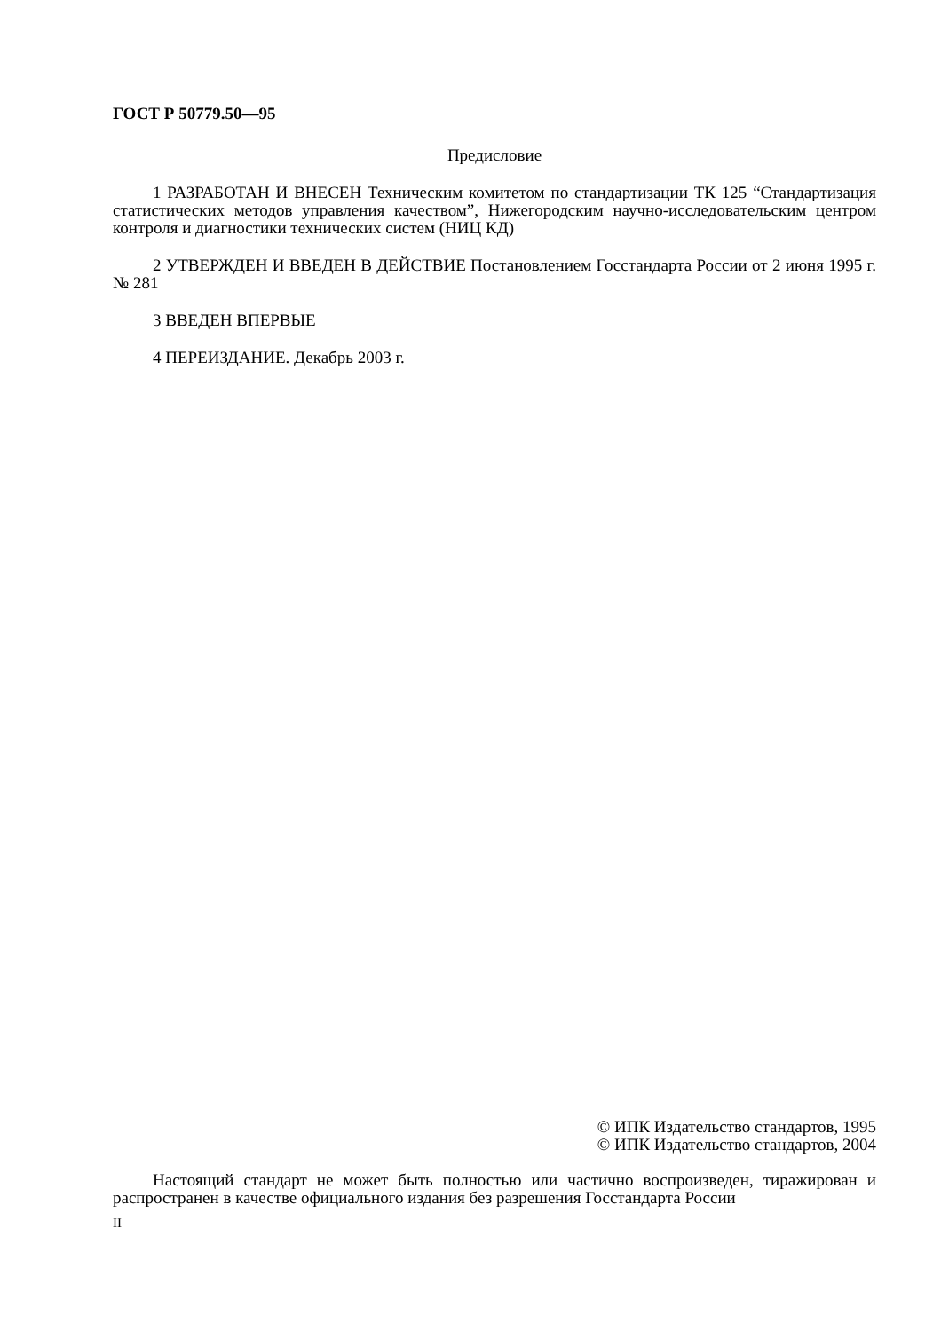ГОСТ Р 50779.50—95
Предисловие
1 РАЗРАБОТАН И ВНЕСЕН Техническим комитетом по стандартизации ТК 125 “Стандартизация статистических методов управления качеством”, Нижегородским научно-исследовательским центром контроля и диагностики технических систем (НИЦ КД)
2 УТВЕРЖДЕН И ВВЕДЕН В ДЕЙСТВИЕ Постановлением Госстандарта России от 2 июня 1995 г. № 281
3 ВВЕДЕН ВПЕРВЫЕ
4 ПЕРЕИЗДАНИЕ. Декабрь 2003 г.
© ИПК Издательство стандартов, 1995
© ИПК Издательство стандартов, 2004
Настоящий стандарт не может быть полностью или частично воспроизведен, тиражирован и распространен в качестве официального издания без разрешения Госстандарта России
II